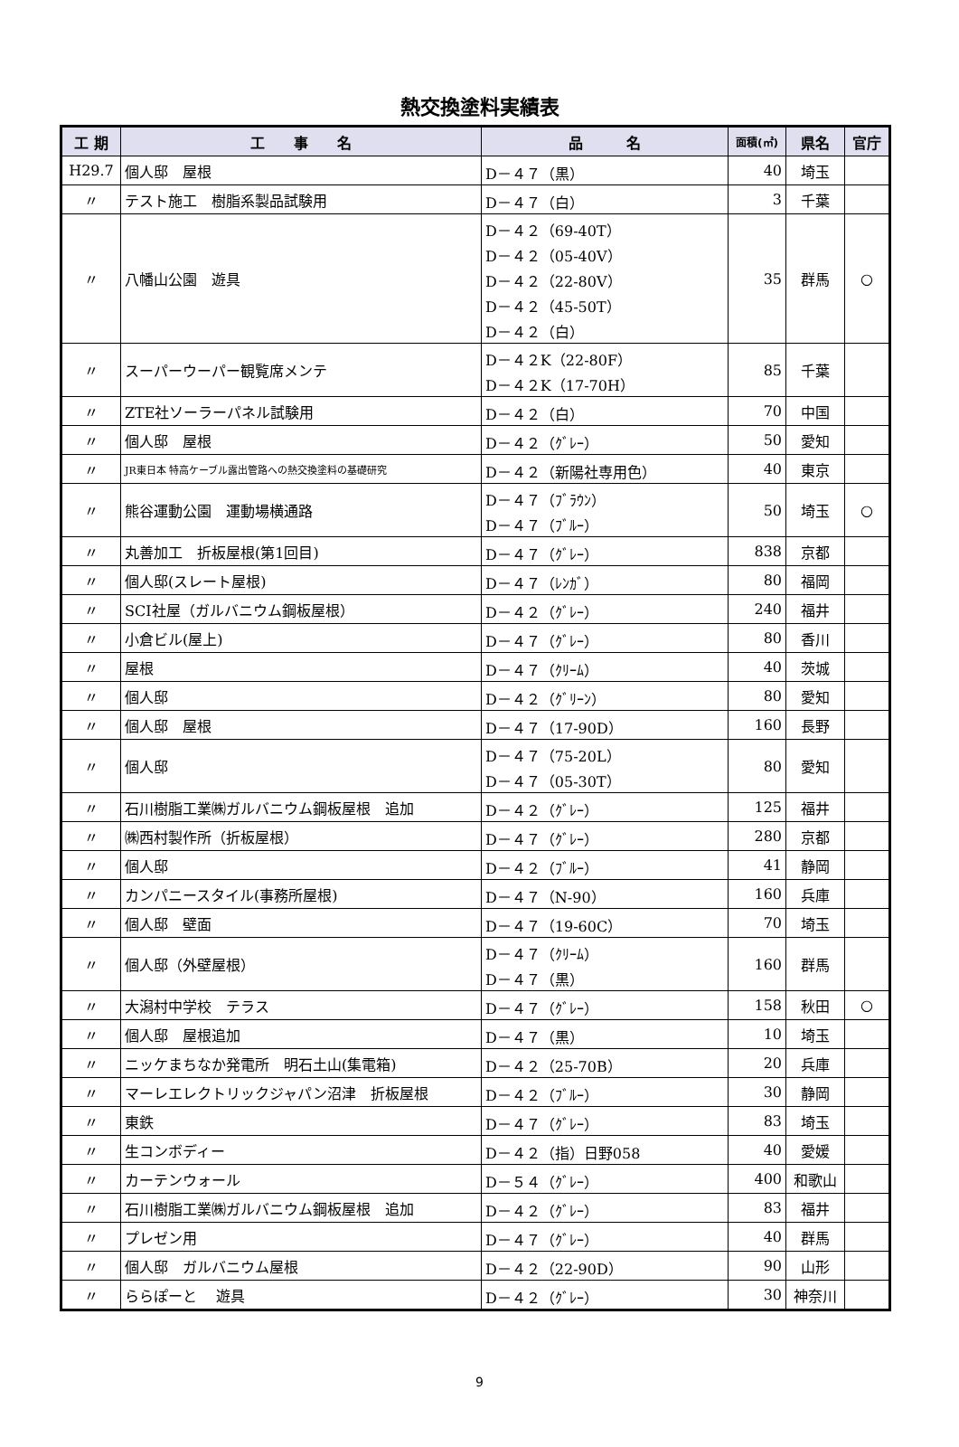熱交換塗料実績表
| 工 期 | 工 事 名 | 品 名 | 面積(㎡) | 県名 | 官庁 |
| --- | --- | --- | --- | --- | --- |
| H29.7 | 個人邸 屋根 | D－４７（黒） | 40 | 埼玉 | |
| 〃 | テスト施工 樹脂系製品試験用 | D－４７（白） | 3 | 千葉 | |
| 〃 | 八幡山公園 遊具 | D－４２（69-40T） D－４２（05-40V） D－４２（22-80V） D－４２（45-50T） D－４２（白） | 35 | 群馬 | ○ |
| 〃 | スーパーウーパー観覧席メンテ | D－４２K（22-80F） D－４２K（17-70H） | 85 | 千葉 | |
| 〃 | ZTE社ソーラーパネル試験用 | D－４２（白） | 70 | 中国 | |
| 〃 | 個人邸 屋根 | D－４２（ｸﾞﾚｰ） | 50 | 愛知 | |
| 〃 | JR東日本 特高ケーブル露出管路への熱交換塗料の基礎研究 | D－４２（新陽社専用色） | 40 | 東京 | |
| 〃 | 熊谷運動公園 運動場横通路 | D－４７（ﾌﾞﾗｳﾝ） D－４７（ﾌﾞﾙｰ） | 50 | 埼玉 | ○ |
| 〃 | 丸善加工 折板屋根(第1回目) | D－４７（ｸﾞﾚｰ） | 838 | 京都 | |
| 〃 | 個人邸(スレート屋根) | D－４７（ﾚﾝｶﾞ） | 80 | 福岡 | |
| 〃 | SCI社屋（ガルバニウム鋼板屋根） | D－４２（ｸﾞﾚｰ） | 240 | 福井 | |
| 〃 | 小倉ビル(屋上) | D－４７（ｸﾞﾚｰ） | 80 | 香川 | |
| 〃 | 屋根 | D－４７（ｸﾘｰﾑ） | 40 | 茨城 | |
| 〃 | 個人邸 | D－４２（ｸﾞﾘｰﾝ） | 80 | 愛知 | |
| 〃 | 個人邸 屋根 | D－４７（17-90D） | 160 | 長野 | |
| 〃 | 個人邸 | D－４７（75-20L） D－４７（05-30T） | 80 | 愛知 | |
| 〃 | 石川樹脂工業㈱ガルバニウム鋼板屋根 追加 | D－４２（ｸﾞﾚｰ） | 125 | 福井 | |
| 〃 | ㈱西村製作所（折板屋根） | D－４７（ｸﾞﾚｰ） | 280 | 京都 | |
| 〃 | 個人邸 | D－４２（ﾌﾞﾙｰ） | 41 | 静岡 | |
| 〃 | カンパニースタイル(事務所屋根) | D－４７（N-90） | 160 | 兵庫 | |
| 〃 | 個人邸 壁面 | D－４７（19-60C） | 70 | 埼玉 | |
| 〃 | 個人邸（外壁屋根） | D－４７（ｸﾘｰﾑ） D－４７（黒） | 160 | 群馬 | |
| 〃 | 大潟村中学校 テラス | D－４７（ｸﾞﾚｰ） | 158 | 秋田 | ○ |
| 〃 | 個人邸 屋根追加 | D－４７（黒） | 10 | 埼玉 | |
| 〃 | ニッケまちなか発電所 明石土山(集電箱) | D－４２（25-70B） | 20 | 兵庫 | |
| 〃 | マーレエレクトリックジャパン沼津 折板屋根 | D－４２（ﾌﾞﾙｰ） | 30 | 静岡 | |
| 〃 | 東鉄 | D－４７（ｸﾞﾚｰ） | 83 | 埼玉 | |
| 〃 | 生コンボディー | D－４２（指）日野058 | 40 | 愛媛 | |
| 〃 | カーテンウォール | D－５４（ｸﾞﾚｰ） | 400 | 和歌山 | |
| 〃 | 石川樹脂工業㈱ガルバニウム鋼板屋根 追加 | D－４２（ｸﾞﾚｰ） | 83 | 福井 | |
| 〃 | プレゼン用 | D－４７（ｸﾞﾚｰ） | 40 | 群馬 | |
| 〃 | 個人邸 ガルバニウム屋根 | D－４２（22-90D） | 90 | 山形 | |
| 〃 | ららぽーと 遊具 | D－４２（ｸﾞﾚｰ） | 30 | 神奈川 | |
9